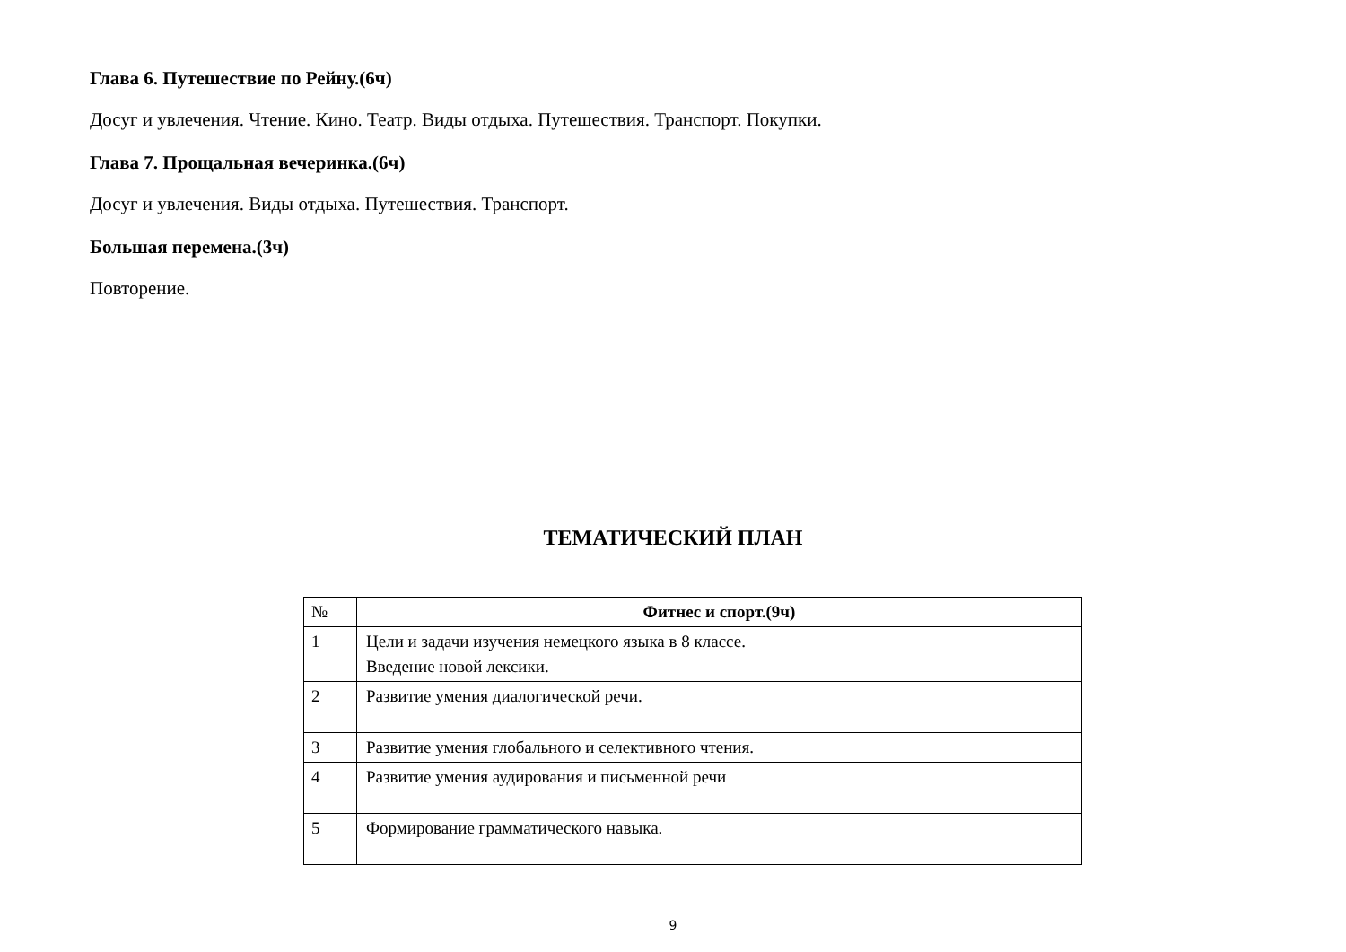Глава 6. Путешествие по Рейну.(6ч)
Досуг и увлечения. Чтение. Кино. Театр. Виды отдыха. Путешествия. Транспорт. Покупки.
Глава 7. Прощальная вечеринка.(6ч)
Досуг и увлечения. Виды отдыха. Путешествия. Транспорт.
Большая перемена.(3ч)
Повторение.
ТЕМАТИЧЕСКИЙ ПЛАН
| № | Фитнес и спорт.(9ч) |
| --- | --- |
| 1 | Цели и задачи изучения немецкого языка в 8 классе. Введение новой лексики. |
| 2 | Развитие умения диалогической речи. |
| 3 | Развитие умения глобального и селективного чтения. |
| 4 | Развитие умения аудирования и письменной речи |
| 5 | Формирование грамматического навыка. |
9